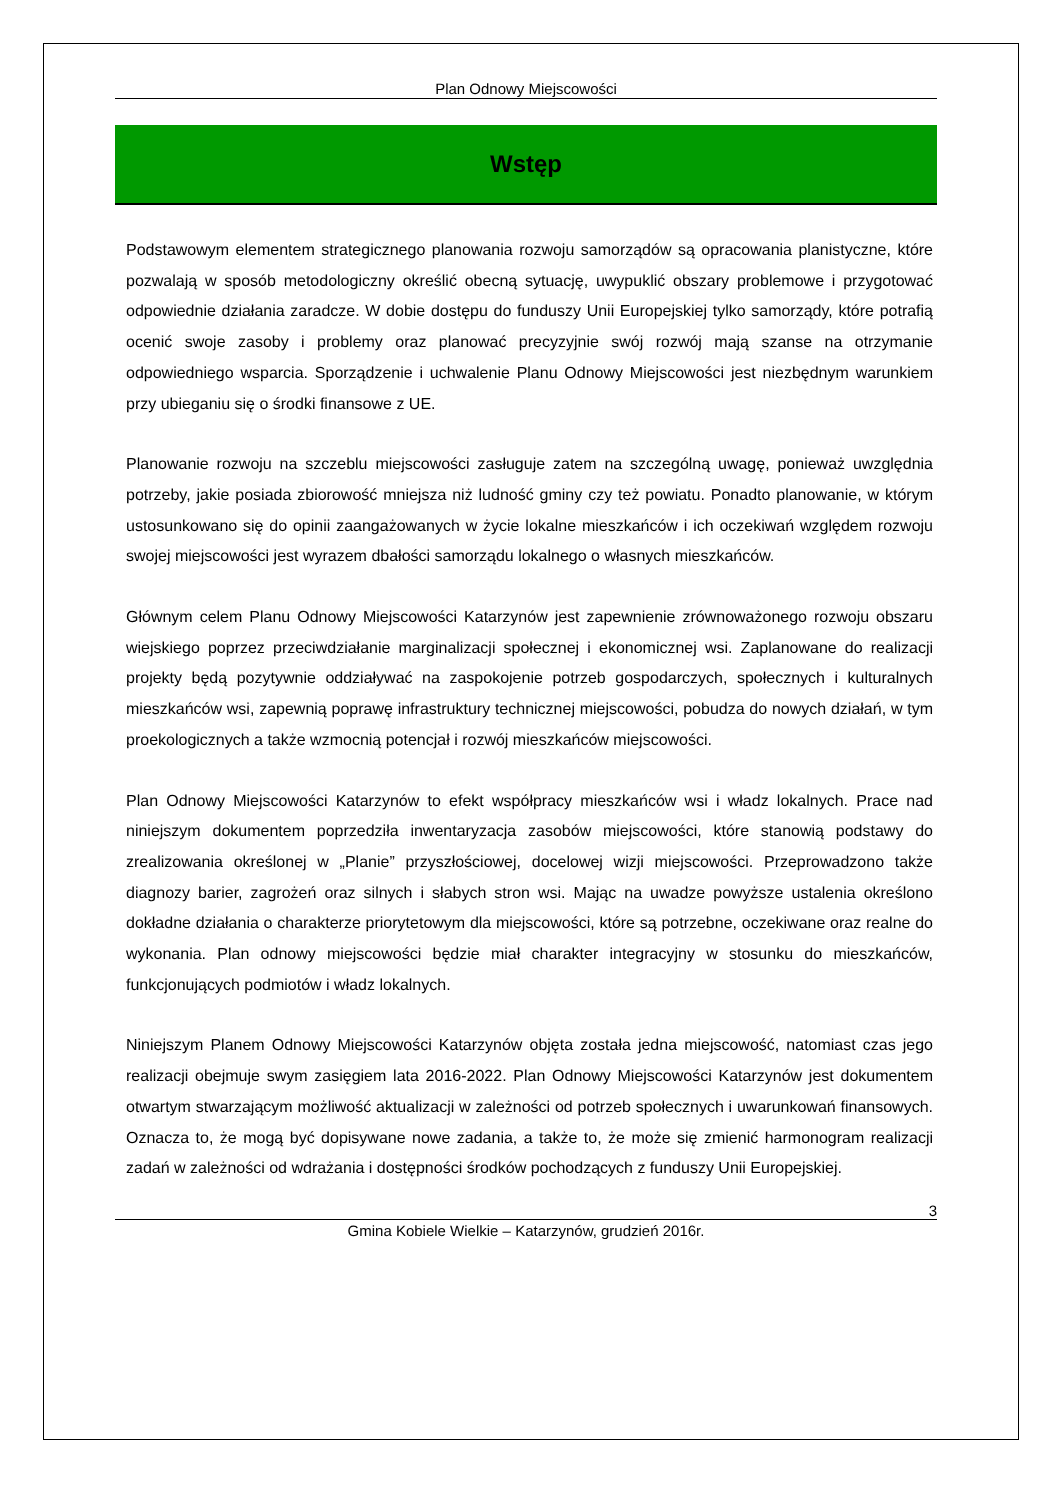Plan Odnowy Miejscowości
Wstęp
Podstawowym elementem strategicznego planowania rozwoju samorządów są opracowania planistyczne, które pozwalają w sposób metodologiczny określić obecną sytuację, uwypuklić obszary problemowe i przygotować odpowiednie działania zaradcze. W dobie dostępu do funduszy Unii Europejskiej tylko samorządy, które potrafią ocenić swoje zasoby i problemy oraz planować precyzyjnie swój rozwój mają szanse na otrzymanie odpowiedniego wsparcia. Sporządzenie i uchwalenie Planu Odnowy Miejscowości jest niezbędnym warunkiem przy ubieganiu się o środki finansowe z UE.
Planowanie rozwoju na szczeblu miejscowości zasługuje zatem na szczególną uwagę, ponieważ uwzględnia potrzeby, jakie posiada zbiorowość mniejsza niż ludność gminy czy też powiatu. Ponadto planowanie, w którym ustosunkowano się do opinii zaangażowanych w życie lokalne mieszkańców i ich oczekiwań względem rozwoju swojej miejscowości jest wyrazem dbałości samorządu lokalnego o własnych mieszkańców.
Głównym celem Planu Odnowy Miejscowości Katarzynów jest zapewnienie zrównoważonego rozwoju obszaru wiejskiego poprzez przeciwdziałanie marginalizacji społecznej i ekonomicznej wsi. Zaplanowane do realizacji projekty będą pozytywnie oddziaływać na zaspokojenie potrzeb gospodarczych, społecznych i kulturalnych mieszkańców wsi, zapewnią poprawę infrastruktury technicznej miejscowości, pobudza do nowych działań, w tym proekologicznych a także wzmocnią potencjał i rozwój mieszkańców miejscowości.
Plan Odnowy Miejscowości Katarzynów to efekt współpracy mieszkańców wsi i władz lokalnych. Prace nad niniejszym dokumentem poprzedziła inwentaryzacja zasobów miejscowości, które stanowią podstawy do zrealizowania określonej w „Planie” przyszłościowej, docelowej wizji miejscowości. Przeprowadzono także diagnozy barier, zagrożeń oraz silnych i słabych stron wsi. Mając na uwadze powyższe ustalenia określono dokładne działania o charakterze priorytetowym dla miejscowości, które są potrzebne, oczekiwane oraz realne do wykonania. Plan odnowy miejscowości będzie miał charakter integracyjny w stosunku do mieszkańców, funkcjonujących podmiotów i władz lokalnych.
Niniejszym Planem Odnowy Miejscowości Katarzynów objęta została jedna miejscowość, natomiast czas jego realizacji obejmuje swym zasięgiem lata 2016-2022. Plan Odnowy Miejscowości Katarzynów jest dokumentem otwartym stwarzającym możliwość aktualizacji w zależności od potrzeb społecznych i uwarunkowań finansowych. Oznacza to, że mogą być dopisywane nowe zadania, a także to, że może się zmienić harmonogram realizacji zadań w zależności od wdrażania i dostępności środków pochodzących z funduszy Unii Europejskiej.
3
Gmina Kobiele Wielkie – Katarzynów, grudzień 2016r.